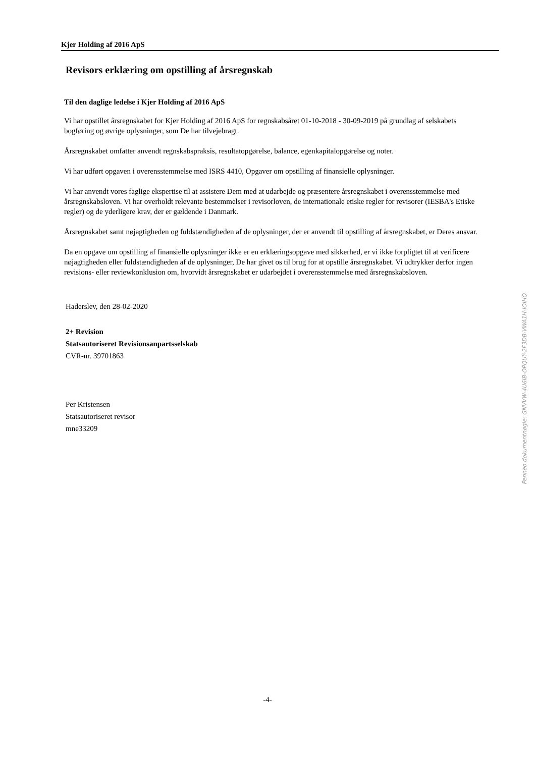Kjer Holding af 2016 ApS
Revisors erklæring om opstilling af årsregnskab
Til den daglige ledelse i Kjer Holding af 2016 ApS
Vi har opstillet årsregnskabet for Kjer Holding af 2016 ApS for regnskabsåret 01-10-2018 - 30-09-2019 på grundlag af selskabets bogføring og øvrige oplysninger, som De har tilvejebragt.
Årsregnskabet omfatter anvendt regnskabspraksis, resultatopgørelse, balance, egenkapitalopgørelse og noter.
Vi har udført opgaven i overensstemmelse med ISRS 4410, Opgaver om opstilling af finansielle oplysninger.
Vi har anvendt vores faglige ekspertise til at assistere Dem med at udarbejde og præsentere årsregnskabet i overensstemmelse med årsregnskabsloven. Vi har overholdt relevante bestemmelser i revisorloven, de internationale etiske regler for revisorer (IESBA's Etiske regler) og de yderligere krav, der er gældende i Danmark.
Årsregnskabet samt nøjagtigheden og fuldstændigheden af de oplysninger, der er anvendt til opstilling af årsregnskabet, er Deres ansvar.
Da en opgave om opstilling af finansielle oplysninger ikke er en erklæringsopgave med sikkerhed, er vi ikke forpligtet til at verificere nøjagtigheden eller fuldstændigheden af de oplysninger, De har givet os til brug for at opstille årsregnskabet. Vi udtrykker derfor ingen revisions- eller reviewkonklusion om, hvorvidt årsregnskabet er udarbejdet i overensstemmelse med årsregnskabsloven.
Haderslev, den 28-02-2020
2+ Revision
Statsautoriseret Revisionsanpartsselskab
CVR-nr. 39701863
Per Kristensen
Statsautoriseret revisor
mne33209
Penneo dokumentnøgle: GNVVW-4U6IB-OPQUY-2F3DB-VWA1H-IOIHQ
-4-